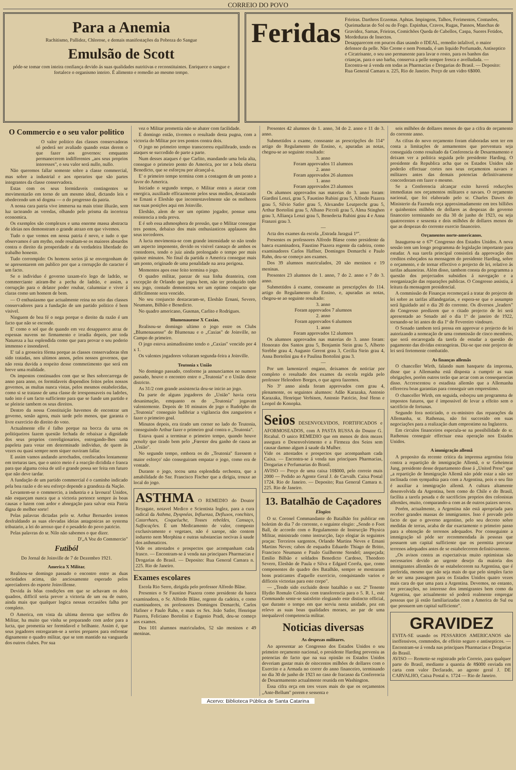CORREIO DO POVO
Para a Anemia
Rachitismo, Pallidez, Chlorose, e demais manifestações da Pobreza do Sangue
Emulsão de Scott
póde-se tomar com inteira confiança devido ás suas qualidades nutritivas e reconstituintes. Enriquece o sangue e fortalece o organismo inteiro. É alimento e remedio ao mesmo tempo.
Feridas
Frieiras. Darthros Eczemas. Aphtas. Impingens, Talhos, Ferimentos, Contusões, Queimaduras do Sol ou do Fogo. Espinhas, Cravos, Rugas, Pannos, Manchas de Gravidez, Sarnas, Frieiras, Comichões Queda de Cabellos, Caspa, Suores Fetidos, Mordeduras de Insectos.
Desapparecem em poucos dias usando o IDEAL, remedio infalivel, o maior defensor da pelle. Não Creme e nem Pomada, é um liquido Perfumado, Antiseptico e Cicatrisante, o seu uso permanente para lavar o rosto, para os banhos das crianças, para o uso barba, conserva a pelle sempre fresca e avelludada. — Encontra-se á venda em todas as Pharmacias e Drogarias do Brasil. — Deposito: Rua General Camara n. 225, Rio de Janeiro. Preço de um vidro 6$000.
O Commercio e o seu valor politico
O valor politico das classes conservadoras só poderá ser avaliado quando estas derem o que fazer aos governos: emquanto permanecerem indifferentes „aos seus proprios interesses", o seu valor será nullo, nullo.
Não queremos fallar somente sobre a classe commercial, mas sobre a industrial e aos operarios que são partes integrantes da classe conservadora.
Estas com os seus formidaveis contingentes se movimentarão em torno de um mesmo ideal, dictando leis e obedecendo um só dogma — o do progresso da patria.
A nossa cara patria vive immersa na mais triste illuzão, sem luz tacteando as veredas, olhando pelo prisma da incerteza economica.
Os exemplos são complexos e uma enorme massa abstracta de ideias nos demonstram o grande atrazo em que vivemos.
Tudo o que vemos em nossa patria é novo, e tudo o que observamos é um mytho, onde resaltam-se os maiores absurdos contra o direito da prosperidade e da verdadeira liberdade do trabalho honesto.
Tudo corrompido: Os homens serios já se envergonham de se apresentarem em publico por que a corrupção do caracter é um facto.
Se o individuo é governo taxam-n'o logo de ladrão, se commerciante atiram-lhe a pecha de ladrão, e assim, a corrupção para o delator poder roubar, calumniar e viver á claras como um homem de bem.
— O enthusiasmo que actualmente reina no seio das classes conservadores para a fundação de um partido politico é bem visivel.
Ninguem de boa fé o nega porque o direito da razão é um facto que não se esconde.
E' como o sol que de quando em vez desapparece atraz de espessas nuvens no firmamento e irradia depois, por toda Natureza a luz esplendida como que para provar o seu poderio immenso e insondavel.
E' tal a grosseira fórma porque as classes conservadoras têm sido tratadas, nos ultimos annos, pelos nossos governos, que não resta duvida a respeito desse commetimento que será em breve uma realidade.
Os impostos continuados com que se lhes sobrecarrega de anno para anno, os formidaveis dispendios feitos pelos nossos governos, as multas nunca vistas, pelos mesmos estabelecidas, como si se tratasse de uma classe de irresponsaveis ou ladrões, tudo isto é um facto sufficiente para que se funde um partido e se pleiteie tambem os seus direitos.
Dentro da nossa Constituição havemos de encontrar um governo, senão agora, mais tarde pelo menos, que garanta o livre exercicio do direito do voto.
Actualmente elle é falho porque na bocca da urna os politiqueiros fazem questão fechada de rebaixar a dignidade dos seus proprios correligionarios, entregando-lhes uma papeleta para votar em determinado individuo, de quem ás vezes ou quasi sempre nem siquer ouviram fallar.
E assim vamos andando arrochados, confiscados lentamente em torturas taes, que o unico meio é a reacção dicidida e franca para que alguma coisa de util e grande possa ser feita em futuro que não deve tardar.
A fundação de um partido commercial é o caminho indicado pela boa razão e do seu esforço depende a grandeza da Nação.
Levantem-se o commercio, a industria e a lavoura! Unidos, não esqueçam nunca que a victoria pertence sempre ás boas causas e lutem com ardor e abnegação para salvar esta Patria digna de melhor sorte!
Pelas palavras dictadas pelo sr. Arthur Bernardes iremos desfraldando as suas elevadas ideias antagonicas ao systema tributario, a lei do arroxo que é o pesadelo do povo patricio.
Pelas palavras do sr. Nilo não sabemos o que dizer.
D'„A Voz do Commercio"
Futiból
Do Jornal de Joinville de 7 de Dezembro 1921.
America X Militar.
Realisou-se domingo passado o encontro entre as duas sociedades acima, tão anciosamente esperado pelos apreciadores do esporte Joinvillense.
Devida ás bôas condições em que se achavam os dois quadros, difficil seria prever a victoria de um ou de outro, ainda mais que qualquer logica nessas occasiões falha por completo.
O America, em vista da ultima derrota que soffreu do Militar, ha muito que vinha se preparando com ardor para a lucta, que promettia ser formidavel e brilhante. Assim é, que seus jogadores entregaram-se a serios preparos para enfrentar dignamente o quadro militar, que se tem mantido na vanguarda dos outros clubes. Por sua
vez o Militar promettia não se abater com facilidade.
E domingo então, tivemos o resultado desta pugna, com a victoria do Militar por tres pontos contra dois.
O jogo no primeiro tempo transcorreu equilibrado, tendo os ataques se succedido de parte a parte.
Num desses ataques é que Carlito, mandando uma bola alta, consegue o primeiro ponto do America, por ter a bola oberta Benedicto, que se esforçou por alcançal-a.
E' o primeiro tempo termina com a contagem de um ponto a favor do America.
Iniciado o segundo tempo, o Militar entra a atacar com energica, auxiliado efficazmente pelos seus medios, destacando se Ernani e Elesbão que incontestavelmente são os melhores nas suas posições aqui em Joinville.
Elesbão, alem de ser um optimo jogador, possue uma resistencia a toda prova.
E é sob essa athmosphera de pressão, que o Militar consegue tres pontos, debaixo dos mais enthusiasticos applausos dos seus torcedores.
A lucta movimenta-se com grande intensidade so não tendo um aspecto imponente, devido os visivel cansaço de ambos os contedores, tendo o juiz ainda prolongado o tempo por mais quinze minutos. No final da partida o America consegue mais um ponto, originado de uma penalidade na area perigosa.
Momentos apos esse feito termina o jogo.
O quadro militar, paezar de sua linha deanteira, com excepção de Orlando que jogou bem, não ter produzido todo seu jogo, contudo demonstrou ser um optimo conjucto que difficilmente sera vencido.
No seu conjuncto destacaram-se, Elesbão Ernani, Severo, Neumann, Bilbão e Benedicto.
No quadro americano, Gusman, Carlito e Rodrigues.
Blumenauense X Caxias.
Realisou-se domingo ultimo o jogo entre os Clubs „Blumenauense" de Blumenau e o „Caxias" de Joinville, no Campo do primeiro.
O jogo esteva animadissimo tendo o „Caxias" vencido por 4 x 1.
Os valentes jogadores voltaram segunda-feira a Joinville.
Teutonia x União
No domingo passado, conforme ja annunciamos no numero passado, houve o encontro entre o „Teutonia" e o União deste districto.
As 31/2 com grande assistencia deu-se inicio ao jogo.
Da parte de alguns jogadores do „União" havia certa desanimação, emquanto os do „Teutonia" jogavam valentemente. Depois de 10 minutos de jogo o Rudolpho do „Teutonia" conseguio ludibriar a vigilancia dos zangueiros e fazer o primeiro goal.
Minutos depois, era tirado um corner no lado do Teutonia, conseguindo Arthur fazer o primeiro goal contra o „Teutonia".
Estava quasi a terminar o primeiro tempo, quando houve penalty que tirado bem pelo „Fœrster deu ganho de causa ao „União".
No segundo tempo, embora os do „Teutonia" fizessem o maior esforço' não conseguiram empatar o jogo, como era de vontade.
Durante o jogo, tocou uma esplendida orchestra, que a amabilidade do Snr. Francisco Fischer que a dirigia, trouxe ao local do jogo.
ASTHMA O REMEDIO do Doutor Reyagate, notavel Medico e Scientista Inglez, para a cura radical da Asthma, Dyspnéas, Influenza, Defluxos, ronchites, Catarrhaes, Coqueluche, Tosses rebeldes, Cansaço, Suffocações. É um Medicamento de valor, composto exclusivamente e vegetaes, não é xarope, não contem iodureto nem Morphina e outras substancias nocivas á saude dos asthmaticos.
Vide os attestados e prospectos que acompanham cada frasco. — Encontram-se á venda nas principaes Pharmacias e Drogarias do Brasil. — Deposito: Rua General Camara n. 225. Rio de Janeiro.
Exames escolares
Escola Rio Serro, dirigida pelo professor Alfredo Bläse.
Presentes o Sr Faustino Piazera como presidente da banca examinadora, o Sr. Alfredo Bläse, regente da cadeira, e como examinadores, os professores Domingos Demarchi, Carlos Hafiner e Paulo Rahn, e mais os Srs. João Satler, Henrique Piazera, Feliciano Bortolini e Eugenio Pradi, deu-se começo aos exames.
Dos 101 alumnos matriculados, 52 são meninos e 49 meninas.
Presentes 42 alumnos do 1. anno, 34 do 2. anno e 11 do 3. anno.
Submettidos a exame, consoante as prescripções do 114° artigo do Regulamento do Ensino, e, apuradas as notas, chegou-se ao seguinte resultado:
3. anno
Foram approvados 11 alumnos
2. anno
Foram approvados 26 alumnos
1. anno
Foram approvados 23 alumnos
Os alumnos approvados nas materias do 3. anno foram: Giardini Lenzi, grau 5, Faustino Rubini grau 5, Alfredo Piazera grau 5, Silvio Satler grau 5, Alexandre Leutprecht grau 5, Arthur Bortolini grau 5, Albano Piccoli grau 5, Alma Stinghen grau 3, Alliança Lenzi grau 5, Benedecta Rubini grau 4 e Anna Franzoi grau 3.
—
Acta dos exames da escola „Estrada Jaraguá 1ª".
Presentes os professores Alfredo Blæse como presidente da banca examinadora, Faustino Piazera regente da cadeira, como examinadores Carlos Haffner, Domingos Demarchi e Paulo Rahn, deu-se começo aos exames.
Dos 39 alumnos matriculados, 20 são meninos e 19 meninas.
Presentes 23 alumnos do 1. anno, 7 do 2. anno e 7 do 3. anno.
Submettidos á exame, consoante as prescripções do 114. artigo do Regulamento do Ensino, e, apuradas as notas, chegou-se ao seguinte resultado:
3. anno
Foram approvados 7 alumnos
2. anno
Foram approvados 6 alumnos
1. anno
Foram approvados 12 alumnos
Os alumnos approvados nas materias do 3. anno foram: Honorato dos Santos grau 5, Benjamin Stein grau 5, Alberto Strebbe grau 4, Augusto Gerent grau 3, Cecilia Stein grau 4, Anna Bortolini gau 4 e Paulina Bortolini grau 3.
—
Por um lamentavel engano, deixamos de noticiar por completo o resultado dos exames da escola regida pelo professor Heleodoro Borges, o que agora fazemos.
No 3º anno ainda foram approvados com grau 4, plenamente, os seguintes alumnos: Adão Karazaka, Antonio Karazaka, Henrique Verbinen, Antonio Patricio, José Henn e Leopol do Konopka.
Seios DESENVOLVIDOS, FORTIFICADOS e AFORMOSEADOS, com A PASTA RUSSA do Doutor G. Ricabal. O unico REMEDIO que em menos de dois mezes assegura o Desenvolvimento e a Firmeza dos Seios sem causar damno algum á saude da Mulher.
Vide os attestados e prospectos que acompanham cada Caixa. — Encontra-se á venda nas principaes Pharmacias, Drogarias e Perfumarias do Brasil.
AVISO — Preço de uma caixa 10$000, pelo correio mais 2000 — Pedido ao Agente Geral J. de Carvalh. Caixa Postal 1724. Rio de Janeiro. — Deposito; Rua General Camara n. 225. Rio de Janeiro.
13. Batalhão de Caçadores
Elogios
O sr. Coronel Commandante do Batalhão fez publicar em boletim do dia 7 do corrente, o seguinte elogio: „Sendo o Foot Ball, de accordo com o Regulamento de Instrucção Physica Militar, ministrado como instrucção, faço elogiar ás seguintes praças: Terceiros sargentos, Orlando Martins Neves e Ernani Martins Neves; cabos de esquadra Eduardo Thiago de Britto, Francisco Neumann e Paulo Guilherme Stendel; anspeçada; Emilio Bilbão e soldados Benedicto Cardoso, Theodoro Severo, Elesbão de Paula e Silva e Edgard Corrêa, que, como componentes do quadro des Batalhão, sempre se mostraram bons praticantes d'aquelle exercicio, conquistando varios e difficeis victorias para este corpo".
— „Tendo sido excluido deste batalhão o snr. 2º Tenente Illydio Romulo Colonia com transferencia para o 5. R. I., este Commando sente-se satisfeito elogiando este distincto official, que durante o tempo em que serviu nesta unidade, poz em relevo as suas boas qualidades moraes, ao par de uma inequalavel competencia militar.
Noticias diversas
As despezas militares.
Ao apresentar ao Congresso dos Estados Unidos o seu primeiro orçamento nacional, o presidente Harding preveniu as potencias do facto que na sua opinião os Estados Unidos deveriam gastar mais de oitocentos milhões de dollares com o Exercito e a Armada no correr do anno financeiro, terminando no dia 30 de junho de 1923 no caso de fracasso da Conferencia de Desarmamento actualmente reunida em Washington.
Essa cifra orça em tres vezes mais do que os orçamentos „Ante-Bellum" porem e sessenta e
seis milhões de dollares menos do que a cifra do orçamento do corrente anno.
As cifras do novo orçamento foram elaboradas sem ter em conta a limitações de armamentos que porventura seja conseguida como resultado da Conferencia de Desarmamento e deixam ver a politica seguida pelo presidente Harding. O presidente da Republica acha que os Estados Unidos não poderão effectuar cortes nos seus orçamentos navaes e militares antes das demais potencias definitivamente concordoram em fazer o mesmo.
Se a Conferencia alcançar exito haverá reducções immediatas nos orçamentos militares e navaes. O orçamento nacional, que foi elaborado pelo sr. Charles Dawes do Ministerio da Fazenda orça approximadamente em tres billiões e quinhentos milhões de dollares as despezas do governo financeiro terminando no dia 30 de junho de 1923, ou seja quatrocentos e sessenta e dois milhões de dollares menos do que as despezas do corrente exercio financeiro.
Orçamentos norte-americanos.
Inaugurou-se o 67º Congresso dos Estados Unidos. A nova sessão tem um longo programma de legislação importante para estudar. A sua tarefa principal consistirá da approvação dos creditos esboçados na mensagem do presidente Harding, sobre o orçamento, e de tornar effectivo o projecto de lei, relativo ás tarifas aduaneiras. Além disso, tambem consta do programma a questão dos projectados subsidios á navegação e a reorganização das reparações publicas. O Congresso assistiu, á leitura da mensagem presidencial.
A commissão de Finanças recomeçará a tratar do projecto de lei sobre as tarifas alfandegarias, e espera-se que o assumpto será liguidado até o dia 20 do corrente. Os diversos „leaders" do Congresso predizem que o citado projecto de lei será apresentado ao Senado até o dia 1º de janeiro de 1922, tornando-se lei antes do dia 1º de Fevereiro vindouro.
O Senado tambem terá pressa em approvar o projecto de lei autorizando a nomeação de uma commissão de cinco membros, que será encarregada da tarefa de estudar a questão do pagamento das dividas estrangeiras. Diz-se que este projecto de lei será fortemente combatido.
As finanças allemãs
O chanceller Wirth, falando num banquete da imprensa, disse que a Allemanha está disposta a cumprir as suas obrigações, porém outros terão que arcar com as consequencias disso. Accrescentou o estadista allemão que a Allemanha offereceu boas garantias para conseguir um emprestimo.
O chanceller Wirth, em seguida, esboçou um programma de impostos futuros, que é impossivel de levar a effeito sem o sacrificio de fortunas.
Segundo fora noticiado, o ex-ministro das reparações da Allemanha, sr. Rathenau, não foi succesido em suas negociações para a realização dum emprestimo na Inglaterra.
Em circulos financeiros especula-se na possibilidade do sr. Rathenau conseguir effectuar essa operação nos Estados Unidos.
A immigração allemã
A proposito da recente critica da imprensa argentina feita contra a repartição de immigração Allemã, o sr Geheimrat Jung, presidente desse departamento disse á „United Press" que „a repartição de Immigração Allemã não póde estar a não ser inclinada com sympathia para com a Argentina, pois o seu fito é auxiliar a immigração allemã. A cultura altamente desenvolvida da Argentina, bem como do Chile e do Brasil, facilita a tarefa pesada e de sacrificios proprios dos colonistas allemães, muito, comparando-a com as de outros paizes novos.
Porém, actualmente, a Argentina não está apropriada para receber grandes massas de immigrantes. Isso é provado pelo facto de que o governo argentino, pelo seu decreto sobre medidas de terras, acaba de dar exactamente o primeiro passo para a obtenção de terrenos adequados. Por conseguinte a immigração só póde ser recommendada ás pessoas que possuem um capital sufficiente que os permitta procurar terrenos adequados antes de se estabelecerem definitivamente.
„Os avisos contra as expectativas muito optimistas são necessarios devido ao urgente desejo da maioria dos immigrantes allemães de se estabelecerem na Argentina, que é preferida, mesmo que não seja mais do que pelo simples facto de ser uma passagem para os Estados Unidos quatro vezes mais cara do que uma para a Argentina. Devemos, no entanto, ter precauções, no interesse dos immigrantes bem como da Argentina, que actualmente só poderá realmente empregar pessoas que já estão familiarizadas com a America do Sul ou que possuem um capital sufficiente".
GRAVIDEZ
EVITA-SE usando os PESSARIOS AMERICANOS são inoffensivos, commodos, de effeito seguro e antisepticos. — Encontram-se á venda nas principaes Pharmacias e Drogarias do Brasil.
AVISO — Remette-se registrado pelo Correio, para qualquer parte do Brasil, mediante a quantia de 8$000 enviada em carta com valor Declarado, ao agente geral J. DE CARVALHO, Caixa Postal n. 1724 — Rio de Janeiro.
Acervo: Biblioteca Pública de Santa Catarina